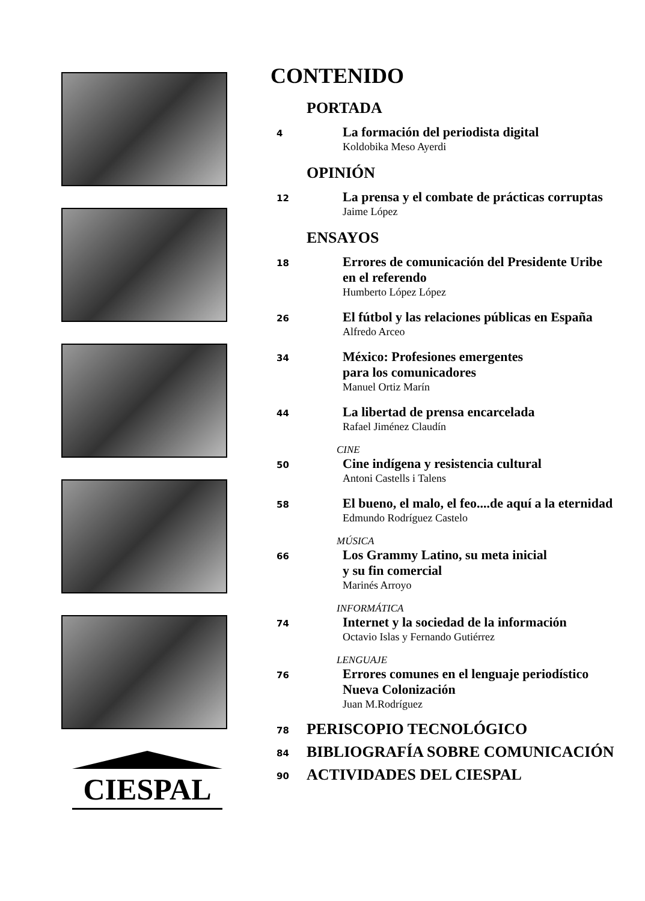CIESPAL
CONTENIDO
PORTADA
4
La formación del periodista digital
Koldobika Meso Ayerdi
OPINIÓN
12
La prensa y el combate de prácticas corruptas
Jaime López
ENSAYOS
18
Errores de comunicación del Presidente Uribe
en el referendo
Humberto López López
26
El fútbol y las relaciones públicas en España
Alfredo Arceo
34
México: Profesiones emergentes
para los comunicadores
Manuel Ortiz Marín
44
La libertad de prensa encarcelada
Rafael Jiménez Claudín
CINE
50
Cine indígena y resistencia cultural
Antoni Castells i Talens
58
El bueno, el malo, el feo....de aquí a la eternidad
Edmundo Rodríguez Castelo
MÚSICA
66
Los Grammy Latino, su meta inicial
y su fin comercial
Marinés Arroyo
INFORMÁTICA
74
Internet y la sociedad de la información
Octavio Islas y Fernando Gutiérrez
LENGUAJE
76
Errores comunes en el lenguaje periodístico
Nueva Colonización
Juan M.Rodríguez
78
PERISCOPIO TECNOLÓGICO
84
BIBLIOGRAFÍA SOBRE COMUNICACIÓN
90
ACTIVIDADES DEL CIESPAL